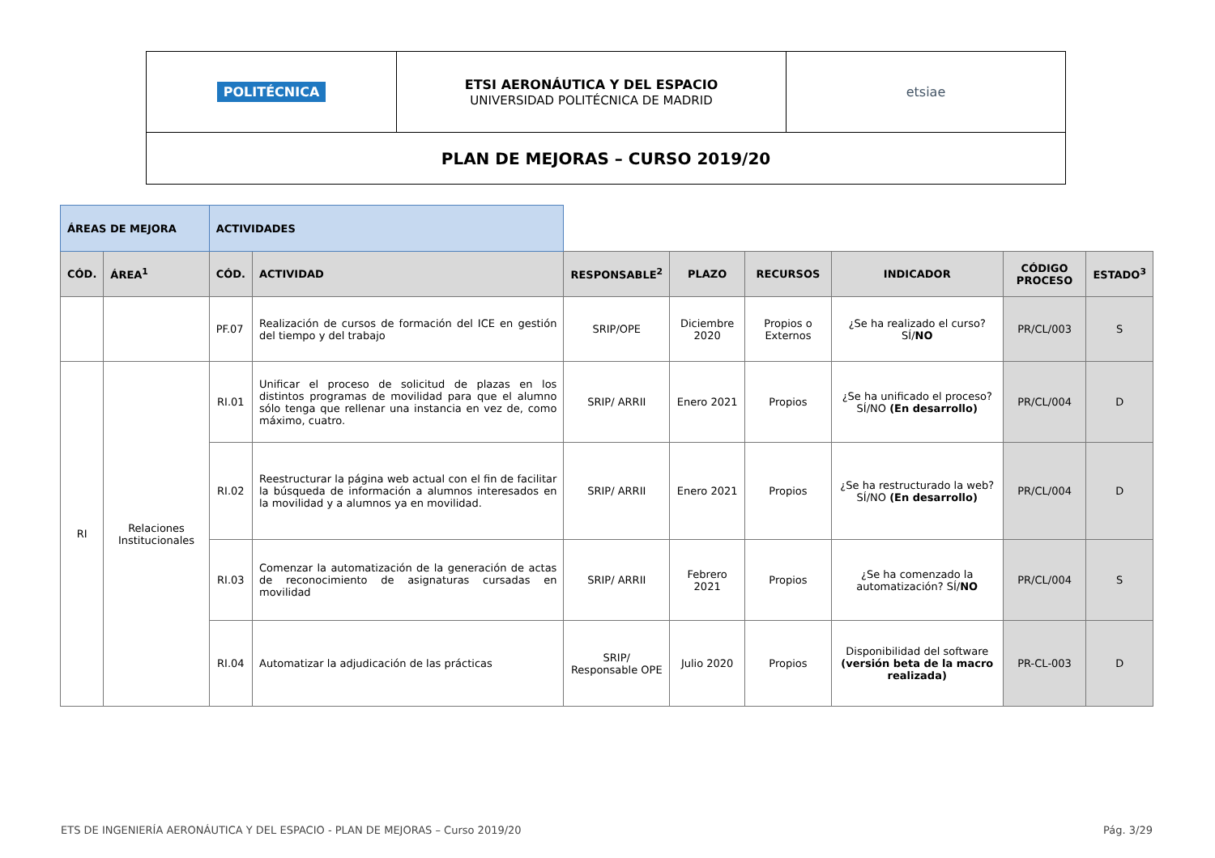| POLITÉCNICA | ETSI AERONÁUTICA Y DEL ESPACIO UNIVERSIDAD POLITÉCNICA DE MADRID | etsiae |
| PLAN DE MEJORAS – CURSO 2019/20 | | |
| ÁREAS DE MEJORA | | ACTIVIDADES | | | | | | | |
| CÓD. | ÁREA<sup>1</sup> | CÓD. | ACTIVIDAD | RESPONSABLE<sup>2</sup> | PLAZO | RECURSOS | INDICADOR | CÓDIGO PROCESO | ESTADO<sup>3</sup> |
| | | PF.07 | Realización de cursos de formación del ICE en gestión del tiempo y del trabajo | SRIP/OPE | Diciembre 2020 | Propios o Externos | ¿Se ha realizado el curso? SÍ/ NO | PR/CL/003 | S |
| RI | Relaciones Institucionales | RI.01 | Unificar el proceso de solicitud de plazas en los distintos programas de movilidad para que el alumno sólo tenga que rellenar una instancia en vez de, como máximo, cuatro. | SRIP/ ARRII | Enero 2021 | Propios | ¿Se ha unificado el proceso? SÍ/NO (En desarrollo) | PR/CL/004 | D |
| | | RI.02 | Reestructurar la página web actual con el fin de facilitar la búsqueda de información a alumnos interesados en la movilidad y a alumnos ya en movilidad. | SRIP/ ARRII | Enero 2021 | Propios | ¿Se ha restructurado la web? SÍ/NO (En desarrollo) | PR/CL/004 | D |
| | | RI.03 | Comenzar la automatización de la generación de actas de reconocimiento de asignaturas cursadas en movilidad | SRIP/ ARRII | Febrero 2021 | Propios | ¿Se ha comenzado la automatización? SÍ/ NO | PR/CL/004 | S |
| | | RI.04 | Automatizar la adjudicación de las prácticas | SRIP/ Responsable OPE | Julio 2020 | Propios | Disponibilidad del software (versión beta de la macro realizada) | PR-CL-003 | D |
ETS DE INGENIERÍA AERONÁUTICA Y DEL ESPACIO - PLAN DE MEJORAS – Curso 2019/20 Pág. 3/29